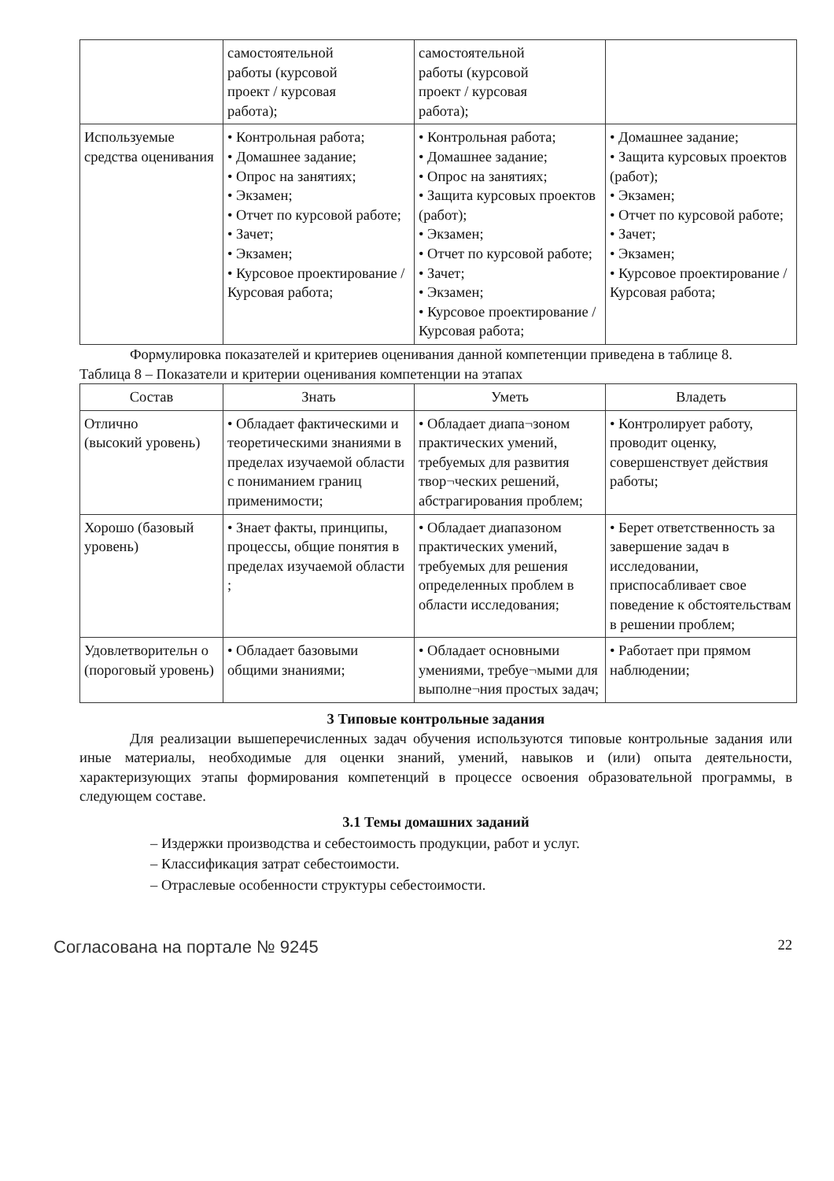| | самостоятельной работы (курсовой проект / курсовая работа); | самостоятельной работы (курсовой проект / курсовая работа); | |
| Используемые средства оценивания | • Контрольная работа; • Домашнее задание; • Опрос на занятиях; • Экзамен; • Отчет по курсовой работе; • Зачет; • Экзамен; • Курсовое проектирование / Курсовая работа; | • Контрольная работа; • Домашнее задание; • Опрос на занятиях; • Защита курсовых проектов (работ); • Экзамен; • Отчет по курсовой работе; • Зачет; • Экзамен; • Курсовое проектирование / Курсовая работа; | • Домашнее задание; • Защита курсовых проектов (работ); • Экзамен; • Отчет по курсовой работе; • Зачет; • Экзамен; • Курсовое проектирование / Курсовая работа; |
Формулировка показателей и критериев оценивания данной компетенции приведена в таблице 8.
Таблица 8 – Показатели и критерии оценивания компетенции на этапах
| Состав | Знать | Уметь | Владеть |
| --- | --- | --- | --- |
| Отлично (высокий уровень) | • Обладает фактическими и теоретическими знаниями в пределах изучаемой области с пониманием границ применимости; | • Обладает диапа¬зоном практических умений, требуемых для развития твор¬ческих решений, абстрагирования проблем; | • Контролирует работу, проводит оценку, совершенствует действия работы; |
| Хорошо (базовый уровень) | • Знает факты, принципы, процессы, общие понятия в пределах изучаемой области ; | • Обладает диапазоном практических умений, требуемых для решения определенных проблем в области исследования; | • Берет ответственность за завершение задач в исследовании, приспосабливает свое поведение к обстоятельствам в решении проблем; |
| Удовлетворительн о (пороговый уровень) | • Обладает базовыми общими знаниями; | • Обладает основными умениями, требуе¬мыми для выполне¬ния простых задач; | • Работает при прямом наблюдении; |
3 Типовые контрольные задания
Для реализации вышеперечисленных задач обучения используются типовые контрольные задания или иные материалы, необходимые для оценки знаний, умений, навыков и (или) опыта деятельности, характеризующих этапы формирования компетенций в процессе освоения образовательной программы, в следующем составе.
3.1 Темы домашних заданий
– Издержки производства и себестоимость продукции, работ и услуг.
– Классификация затрат себестоимости.
– Отраслевые особенности структуры себестоимости.
Согласована на портале № 9245 22